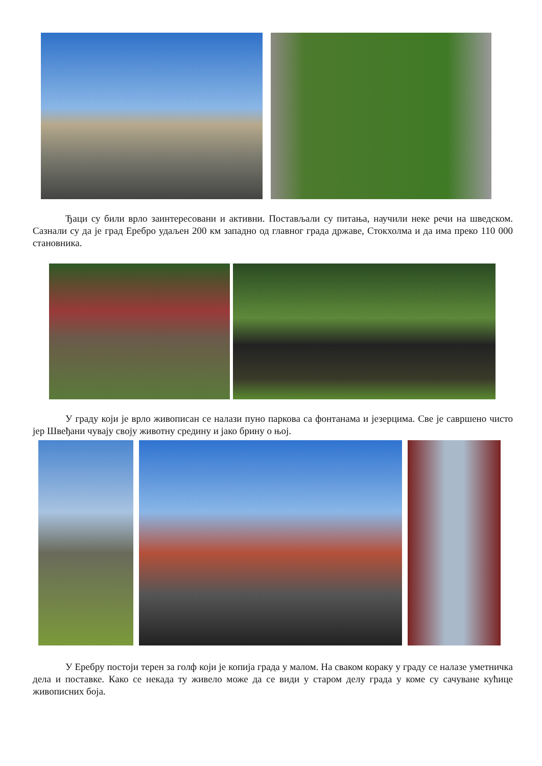Ђаци су били врло заинтересовани и активни. Постављали су питања, научили неке речи на шведском. Сазнали су да је град Еребро удаљен 200 км западно од главног града државе, Стокхолма и да има преко 110 000 становника.
У граду који је врло живописан се налази пуно паркова са фонтанама и језерцима. Све је савршено чисто јер Швеђани чувају своју животну средину и јако брину о њој.
У Еребру постоји терен за голф који је копија града у малом. На сваком кораку у граду се налазе уметничка дела и поставке. Како се некада ту живело може да се види у старом делу града у коме су сачуване кућице живописних боја.